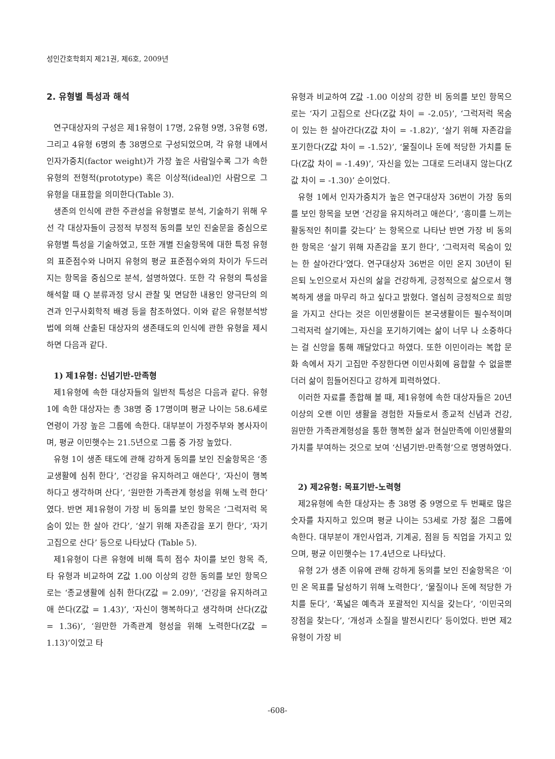성인간호학회지 제21권, 제6호, 2009년
2. 유형별 특성과 해석
연구대상자의 구성은 제1유형이 17명, 2유형 9명, 3유형 6명, 그리고 4유형 6명의 총 38명으로 구성되었으며, 각 유형 내에서 인자가중치(factor weight)가 가장 높은 사람일수록 그가 속한 유형의 전형적(prototype) 혹은 이상적(ideal)인 사람으로 그 유형을 대표함을 의미한다(Table 3).
생존의 인식에 관한 주관성을 유형별로 분석, 기술하기 위해 우선 각 대상자들이 긍정적 부정적 동의를 보인 진술문을 중심으로 유형별 특성을 기술하였고, 또한 개별 진술항목에 대한 특정 유형의 표준점수와 나머지 유형의 평균 표준점수와의 차이가 두드러지는 항목을 중심으로 분석, 설명하였다. 또한 각 유형의 특성을 해석할 때 Q 분류과정 당시 관찰 및 면담한 내용인 양극단의 의견과 인구사회학적 배경 등을 참조하였다. 이와 같은 유형분석방법에 의해 산출된 대상자의 생존태도의 인식에 관한 유형을 제시하면 다음과 같다.
1) 제1유형: 신념기반-만족형
제1유형에 속한 대상자들의 일반적 특성은 다음과 같다. 유형 1에 속한 대상자는 총 38명 중 17명이며 평균 나이는 58.6세로 연령이 가장 높은 그룹에 속한다. 대부분이 가정주부와 봉사자이며, 평균 이민햇수는 21.5년으로 그룹 중 가장 높았다.
유형 1이 생존 태도에 관해 강하게 동의를 보인 진술항목은 ‘종교생활에 심취 한다’, ‘건강을 유지하려고 애쓴다’, ‘자신이 행복하다고 생각하며 산다’, ‘원만한 가족관계 형성을 위해 노력 한다’였다. 반면 제1유형이 가장 비 동의를 보인 항목은 ‘그럭저럭 목숨이 있는 한 살아 간다’, ‘살기 위해 자존감을 포기 한다’, ‘자기 고집으로 산다’ 등으로 나타났다 (Table 5).
제1유형이 다른 유형에 비해 특히 점수 차이를 보인 항목 즉, 타 유형과 비교하여 Z값 1.00 이상의 강한 동의를 보인 항목으로는 ‘종교생활에 심취 한다(Z값 = 2.09)’, ‘건강을 유지하려고 애 쓴다(Z값 = 1.43)’, ‘자신이 행복하다고 생각하며 산다(Z값 = 1.36)’, ‘원만한 가족관계 형성을 위해 노력한다(Z값 = 1.13)’이었고 타
유형과 비교하여 Z값 -1.00 이상의 강한 비 동의를 보인 항목으로는 ‘자기 고집으로 산다(Z값 차이 = -2.05)’, ‘그럭저럭 목숨이 있는 한 살아간다(Z값 차이 = -1.82)’, ‘살기 위해 자존감을 포기한다(Z값 차이 = -1.52)’, ‘물질이나 돈에 적당한 가치를 둔다(Z값 차이 = -1.49)’, ‘자신을 있는 그대로 드러내지 않는다(Z값 차이 = -1.30)’ 순이었다.
유형 1에서 인자가중치가 높은 연구대상자 36번이 가장 동의를 보인 항목을 보면 ‘건강을 유지하려고 애쓴다’, ‘흥미를 느끼는 활동적인 취미를 갖는다’ 는 항목으로 나타난 반면 가장 비 동의한 항목은 ‘살기 위해 자존감을 포기 한다’, ‘그럭저럭 목숨이 있는 한 살아간다’였다. 연구대상자 36번은 이민 온지 30년이 된 은퇴 노인으로서 자신의 삶을 건강하게, 긍정적으로 삶으로서 행복하게 생을 마무리 하고 싶다고 밝혔다. 열심히 긍정적으로 희망을 가지고 산다는 것은 이민생활이든 본국생활이든 필수적이며 그럭저럭 살기에는, 자신을 포기하기에는 삶이 너무 나 소중하다는 걸 신앙을 통해 깨달았다고 하였다. 또한 이민이라는 복합 문화 속에서 자기 고집만 주장한다면 이민사회에 융합할 수 없을뿐더러 삶이 힘들어진다고 강하게 피력하였다.
이러한 자료를 종합해 볼 때, 제1유형에 속한 대상자들은 20년 이상의 오랜 이민 생활을 경험한 자들로서 종교적 신념과 건강, 원만한 가족관계형성을 통한 행복한 삶과 현실만족에 이민생활의 가치를 부여하는 것으로 보여 ‘신념기반-만족형’으로 명명하였다.
2) 제2유형: 목표기반-노력형
제2유형에 속한 대상자는 총 38명 중 9명으로 두 번째로 많은 숫자를 차지하고 있으며 평균 나이는 53세로 가장 젊은 그룹에 속한다. 대부분이 개인사업과, 기계공, 점원 등 직업을 가지고 있으며, 평균 이민햇수는 17.4년으로 나타났다.
유형 2가 생존 이유에 관해 강하게 동의를 보인 진술항목은 ‘이민 온 목표를 달성하기 위해 노력한다’, ‘물질이나 돈에 적당한 가치를 둔다’, ‘폭넓은 예측과 포괄적인 지식을 갖는다’, ‘이민국의 장점을 찾는다’, ‘개성과 소질을 발전시킨다’ 등이었다. 반면 제2유형이 가장 비
-608-